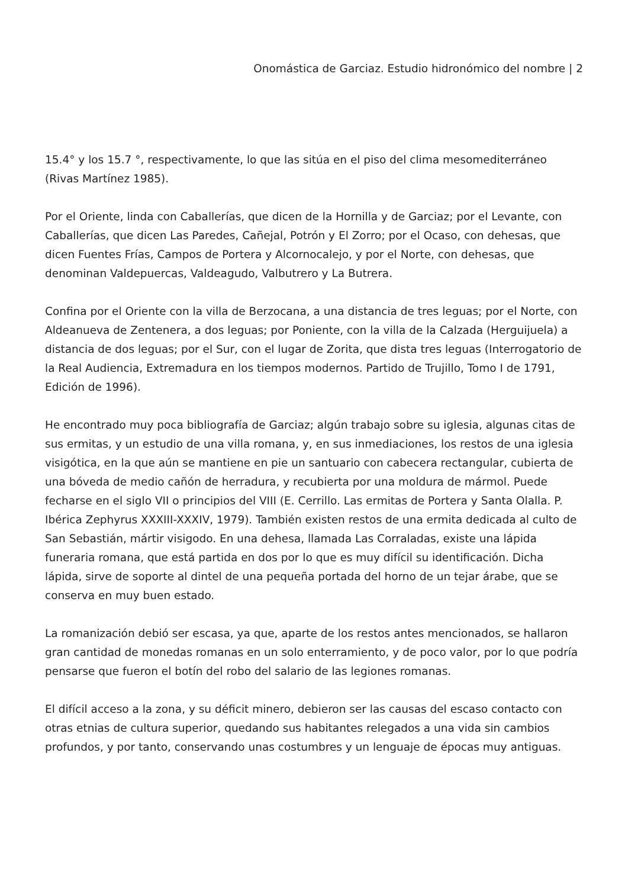Onomástica de Garciaz. Estudio hidronómico del nombre | 2
15.4° y los 15.7 °, respectivamente, lo que las sitúa en el piso del clima mesomediterráneo (Rivas Martínez 1985).
Por el Oriente, linda con Caballerías, que dicen de la Hornilla y de Garciaz; por el Levante, con Caballerías, que dicen Las Paredes, Cañejal, Potrón y El Zorro; por el Ocaso, con dehesas, que dicen Fuentes Frías, Campos de Portera y Alcornocalejo, y por el Norte, con dehesas, que denominan Valdepuercas, Valdeagudo, Valbutrero y La Butrera.
Confina por el Oriente con la villa de Berzocana, a una distancia de tres leguas; por el Norte, con Aldeanueva de Zentenera, a dos leguas; por Poniente, con la villa de la Calzada (Herguijuela) a distancia de dos leguas; por el Sur, con el lugar de Zorita, que dista tres leguas (Interrogatorio de la Real Audiencia, Extremadura en los tiempos modernos. Partido de Trujillo, Tomo I de 1791, Edición de 1996).
He encontrado muy poca bibliografía de Garciaz; algún trabajo sobre su iglesia, algunas citas de sus ermitas, y un estudio de una villa romana, y, en sus inmediaciones, los restos de una iglesia visigótica, en la que aún se mantiene en pie un santuario con cabecera rectangular, cubierta de una bóveda de medio cañón de herradura, y recubierta por una moldura de mármol. Puede fecharse en el siglo VII o principios del VIII (E. Cerrillo. Las ermitas de Portera y Santa Olalla. P. Ibérica Zephyrus XXXIII-XXXIV, 1979). También existen restos de una ermita dedicada al culto de San Sebastián, mártir visigodo. En una dehesa, llamada Las Corraladas, existe una lápida funeraria romana, que está partida en dos por lo que es muy difícil su identificación. Dicha lápida, sirve de soporte al dintel de una pequeña portada del horno de un tejar árabe, que se conserva en muy buen estado.
La romanización debió ser escasa, ya que, aparte de los restos antes mencionados, se hallaron gran cantidad de monedas romanas en un solo enterramiento, y de poco valor, por lo que podría pensarse que fueron el botín del robo del salario de las legiones romanas.
El difícil acceso a la zona, y su déficit minero, debieron ser las causas del escaso contacto con otras etnias de cultura superior, quedando sus habitantes relegados a una vida sin cambios profundos, y por tanto, conservando unas costumbres y un lenguaje de épocas muy antiguas.